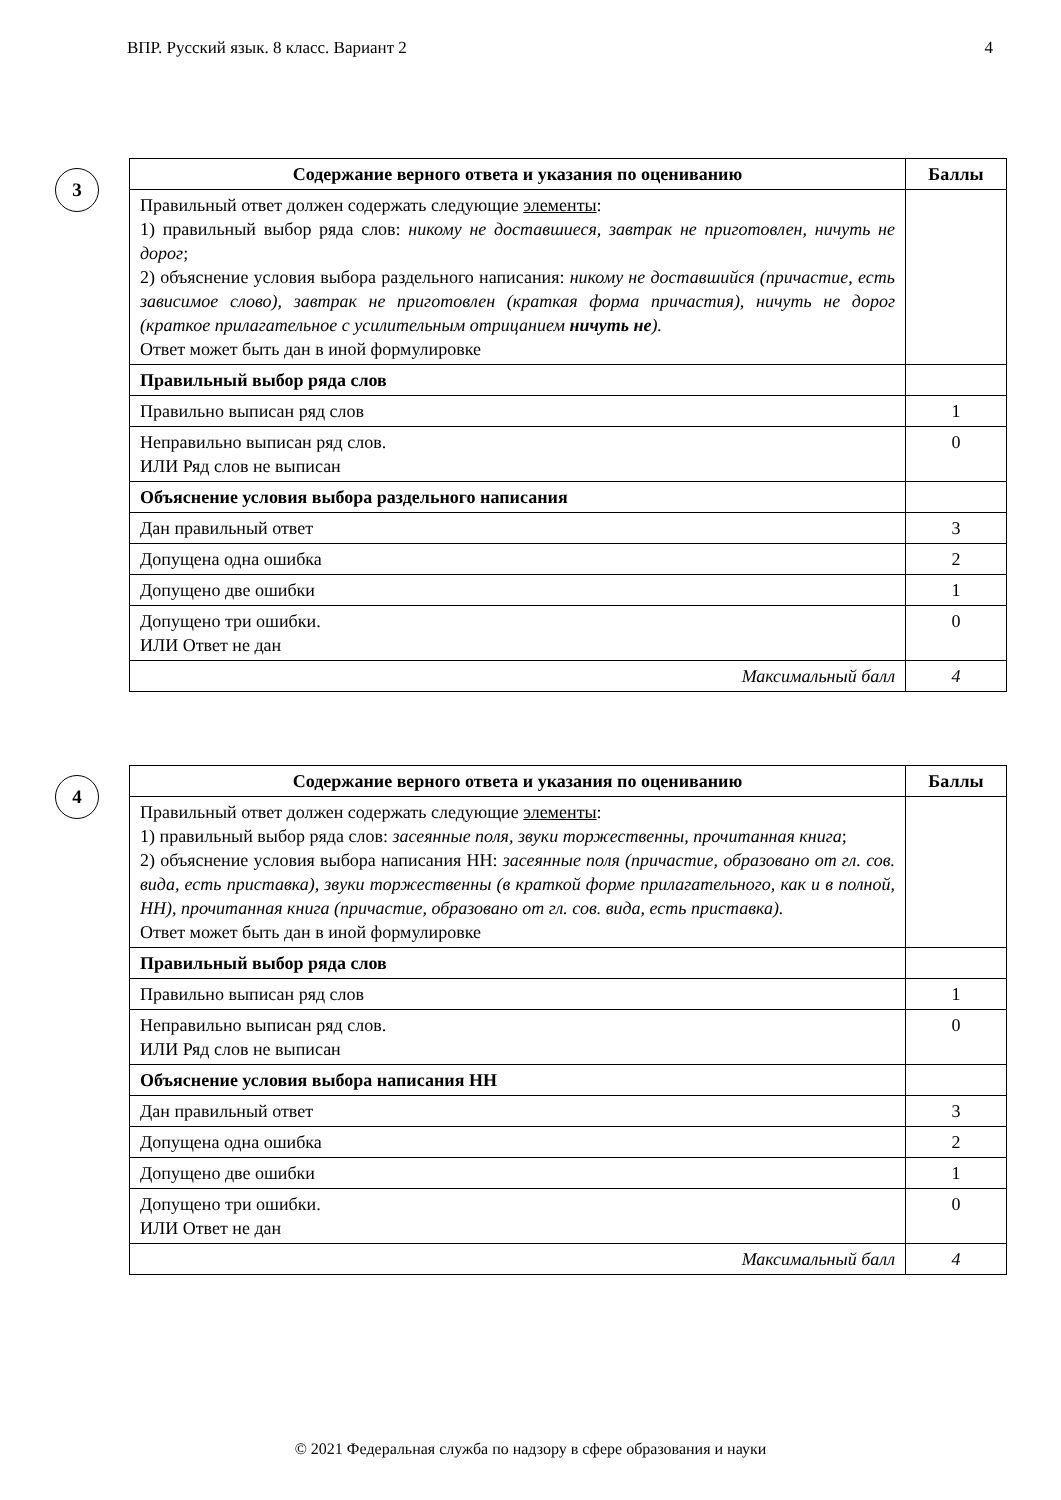ВПР. Русский язык. 8 класс. Вариант 2 4
3
| Содержание верного ответа и указания по оцениванию | Баллы |
| --- | --- |
| Правильный ответ должен содержать следующие элементы : 1) правильный выбор ряда слов: никому не доставшиеся, завтрак не приготовлен, ничуть не дорог ; 2) объяснение условия выбора раздельного написания: никому не доставшийся (причастие, есть зависимое слово), завтрак не приготовлен (краткая форма причастия), ничуть не дорог (краткое прилагательное с усилительным отрицанием ничуть не ). Ответ может быть дан в иной формулировке | |
| Правильный выбор ряда слов | |
| Правильно выписан ряд слов | 1 |
| Неправильно выписан ряд слов. ИЛИ Ряд слов не выписан | 0 |
| Объяснение условия выбора раздельного написания | |
| Дан правильный ответ | 3 |
| Допущена одна ошибка | 2 |
| Допущено две ошибки | 1 |
| Допущено три ошибки. ИЛИ Ответ не дан | 0 |
| Максимальный балл | 4 |
4
| Содержание верного ответа и указания по оцениванию | Баллы |
| --- | --- |
| Правильный ответ должен содержать следующие элементы : 1) правильный выбор ряда слов: засеянные поля, звуки торжественны, прочитанная книга ; 2) объяснение условия выбора написания НН: засеянные поля (причастие, образовано от гл. сов. вида, есть приставка), звуки торжественны (в краткой форме прилагательного, как и в полной, НН), прочитанная книга (причастие, образовано от гл. сов. вида, есть приставка). Ответ может быть дан в иной формулировке | |
| Правильный выбор ряда слов | |
| Правильно выписан ряд слов | 1 |
| Неправильно выписан ряд слов. ИЛИ Ряд слов не выписан | 0 |
| Объяснение условия выбора написания НН | |
| Дан правильный ответ | 3 |
| Допущена одна ошибка | 2 |
| Допущено две ошибки | 1 |
| Допущено три ошибки. ИЛИ Ответ не дан | 0 |
| Максимальный балл | 4 |
© 2021 Федеральная служба по надзору в сфере образования и науки